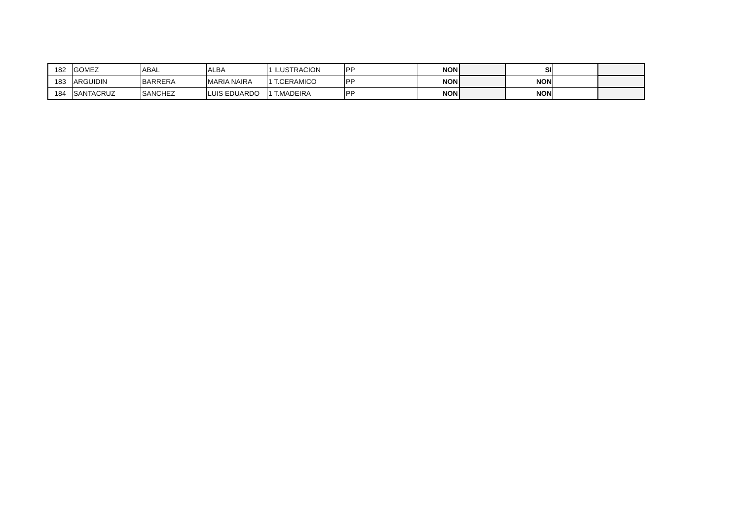| 182 | GOMEZ | ABAL | ALBA | 1 ILUSTRACION | PP | NON | | SI | | |
| 183 | ARGUIDIN | BARRERA | MARIA NAIRA | 1 T.CERAMICO | PP | NON | | NON | | |
| 184 | SANTACRUZ | SANCHEZ | LUIS EDUARDO | 1 T.MADEIRA | PP | NON | | NON | | |